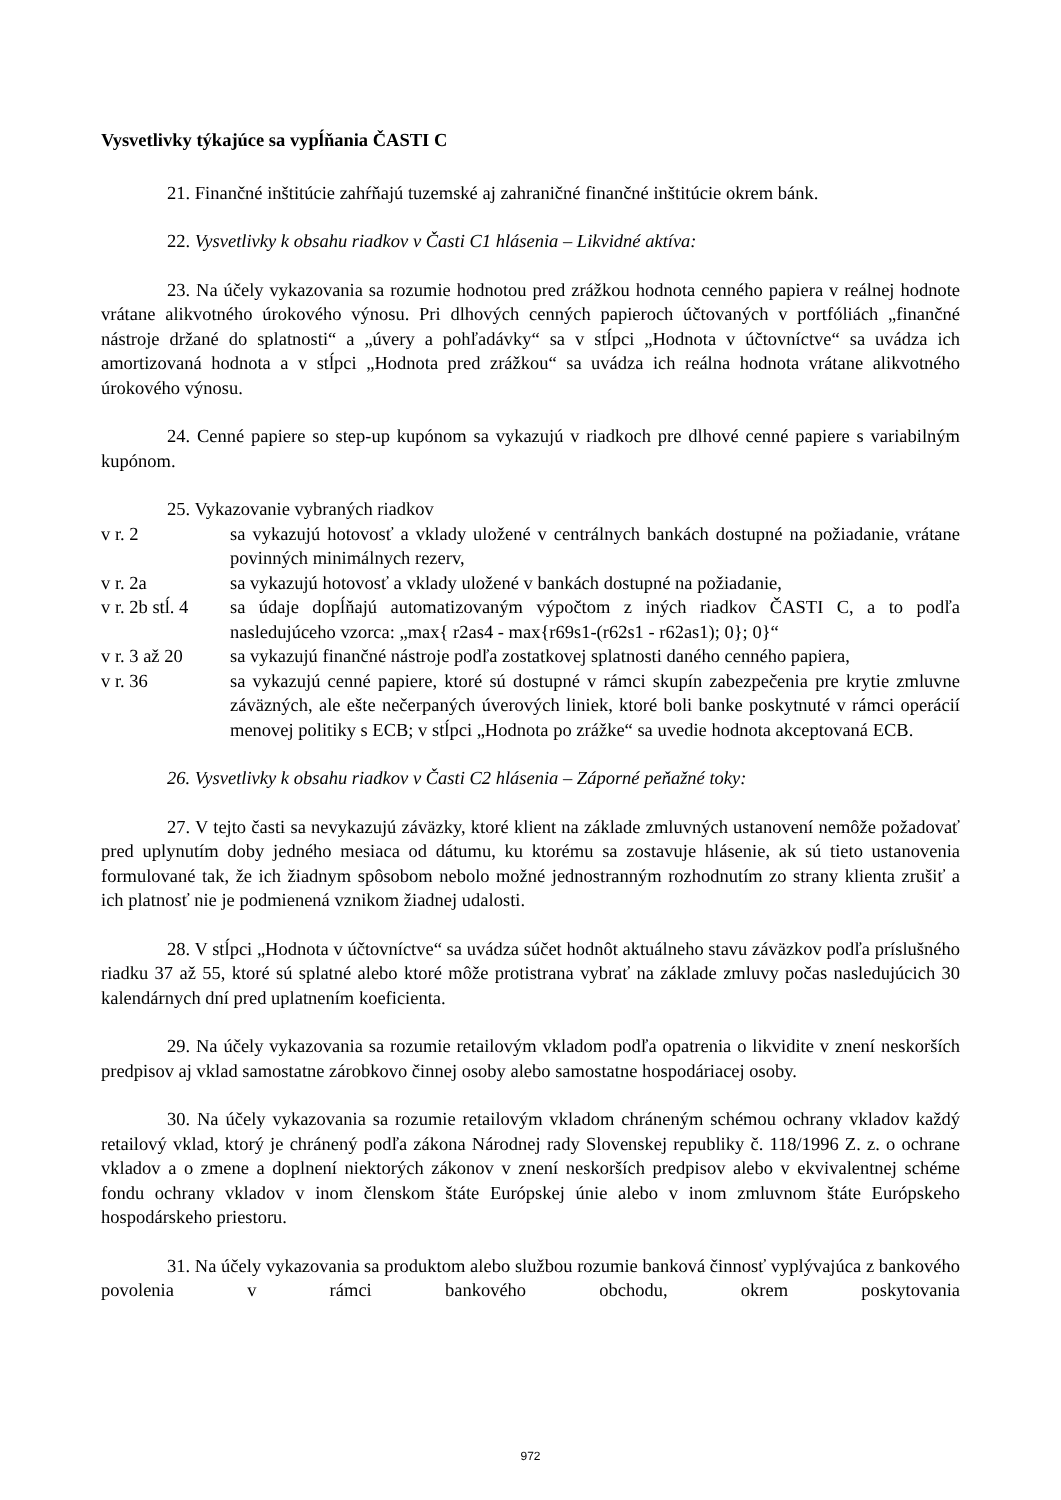Vysvetlivky týkajúce sa vypĺňania ČASTI C
21. Finančné inštitúcie zahŕňajú tuzemské aj zahraničné finančné inštitúcie okrem bánk.
22. Vysvetlivky k obsahu riadkov v Časti C1 hlásenia – Likvidné aktíva:
23. Na účely vykazovania sa rozumie hodnotou pred zrážkou hodnota cenného papiera v reálnej hodnote vrátane alikvotného úrokového výnosu. Pri dlhových cenných papieroch účtovaných v portfóliách „finančné nástroje držané do splatnosti“ a „úvery a pohľadávky“ sa v stĺpci „Hodnota v účtovníctve“ sa uvádza ich amortizovaná hodnota a v stĺpci „Hodnota pred zrážkou“ sa uvádza ich reálna hodnota vrátane alikvotného úrokového výnosu.
24. Cenné papiere so step-up kupónom sa vykazujú v riadkoch pre dlhové cenné papiere s variabilným kupónom.
25. Vykazovanie vybraných riadkov
v r. 2 sa vykazujú hotovosť a vklady uložené v centrálnych bankách dostupné na požiadanie, vrátane povinných minimálnych rezerv,
v r. 2a sa vykazujú hotovosť a vklady uložené v bankách dostupné na požiadanie,
v r. 2b stĺ. 4
sa údaje dopĺňajú automatizovaným výpočtom z iných riadkov ČASTI C, a to podľa nasledujúceho vzorca: „max{ r2as4 - max{r69s1-(r62s1 - r62as1); 0}; 0}“
v r. 3 až 20
sa vykazujú finančné nástroje podľa zostatkovej splatnosti daného cenného papiera,
v r. 36 sa vykazujú cenné papiere, ktoré sú dostupné v rámci skupín zabezpečenia pre krytie zmluvne záväzných, ale ešte nečerpaných úverových liniek, ktoré boli banke poskytnuté v rámci operácií menovej politiky s ECB; v stĺpci „Hodnota po zrážke“ sa uvedie hodnota akceptovaná ECB.
26. Vysvetlivky k obsahu riadkov v Časti C2 hlásenia – Záporné peňažné toky:
27. V tejto časti sa nevykazujú záväzky, ktoré klient na základe zmluvných ustanovení nemôže požadovať pred uplynutím doby jedného mesiaca od dátumu, ku ktorému sa zostavuje hlásenie, ak sú tieto ustanovenia formulované tak, že ich žiadnym spôsobom nebolo možné jednostranným rozhodnutím zo strany klienta zrušiť a ich platnosť nie je podmienená vznikom žiadnej udalosti.
28. V stĺpci „Hodnota v účtovníctve“ sa uvádza súčet hodnôt aktuálneho stavu záväzkov podľa príslušného riadku 37 až 55, ktoré sú splatné alebo ktoré môže protistrana vybrať na základe zmluvy počas nasledujúcich 30 kalendárnych dní pred uplatnením koeficienta.
29. Na účely vykazovania sa rozumie retailovým vkladom podľa opatrenia o likvidite v znení neskorších predpisov aj vklad samostatne zárobkovo činnej osoby alebo samostatne hospodáriacej osoby.
30. Na účely vykazovania sa rozumie retailovým vkladom chráneným schémou ochrany vkladov každý retailový vklad, ktorý je chránený podľa zákona Národnej rady Slovenskej republiky č. 118/1996 Z. z. o ochrane vkladov a o zmene a doplnení niektorých zákonov v znení neskorších predpisov alebo v ekvivalentnej schéme fondu ochrany vkladov v inom členskom štáte Európskej únie alebo v inom zmluvnom štáte Európskeho hospodárskeho priestoru.
31. Na účely vykazovania sa produktom alebo službou rozumie banková činnosť vyplývajúca z bankového povolenia v rámci bankového obchodu, okrem poskytovania
972